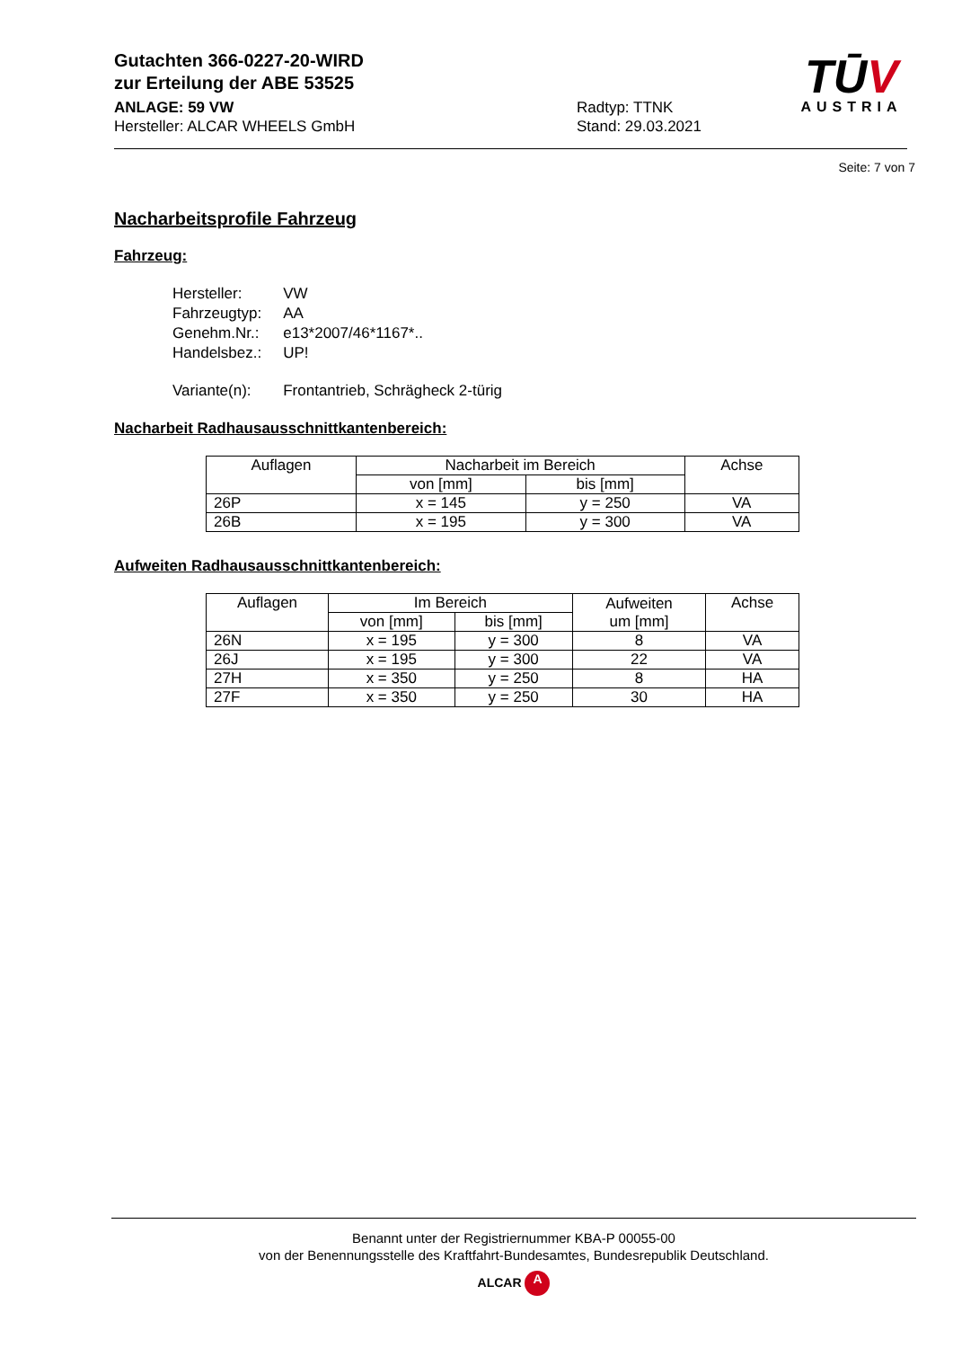TŪV
AUSTRIA
Gutachten 366-0227-20-WIRD
zur Erteilung der ABE 53525
ANLAGE: 59 VW
Hersteller: ALCAR WHEELS GmbH
Radtyp: TTNK
Stand: 29.03.2021
Seite: 7 von 7
Nacharbeitsprofile Fahrzeug
Fahrzeug:
| Hersteller: | VW |
| Fahrzeugtyp: | AA |
| Genehm.Nr.: | e13*2007/46*1167*.. |
| Handelsbez.: | UP! |
| Variante(n): | Frontantrieb, Schrägheck 2-türig |
Nacharbeit Radhausausschnittkantenbereich:
| Auflagen | Nacharbeit im Bereich | | Achse |
| --- | --- | --- | --- |
| | von [mm] | bis [mm] | |
| 26P | x = 145 | y = 250 | VA |
| 26B | x = 195 | y = 300 | VA |
Aufweiten Radhausausschnittkantenbereich:
| Auflagen | Im Bereich | | Aufweiten um [mm] | Achse |
| --- | --- | --- | --- | --- |
| | von [mm] | bis [mm] | | |
| 26N | x = 195 | y = 300 | 8 | VA |
| 26J | x = 195 | y = 300 | 22 | VA |
| 27H | x = 350 | y = 250 | 8 | HA |
| 27F | x = 350 | y = 250 | 30 | HA |
Benannt unter der Registriernummer KBA-P 00055-00
von der Benennungsstelle des Kraftfahrt-Bundesamtes, Bundesrepublik Deutschland.
ALCAR A